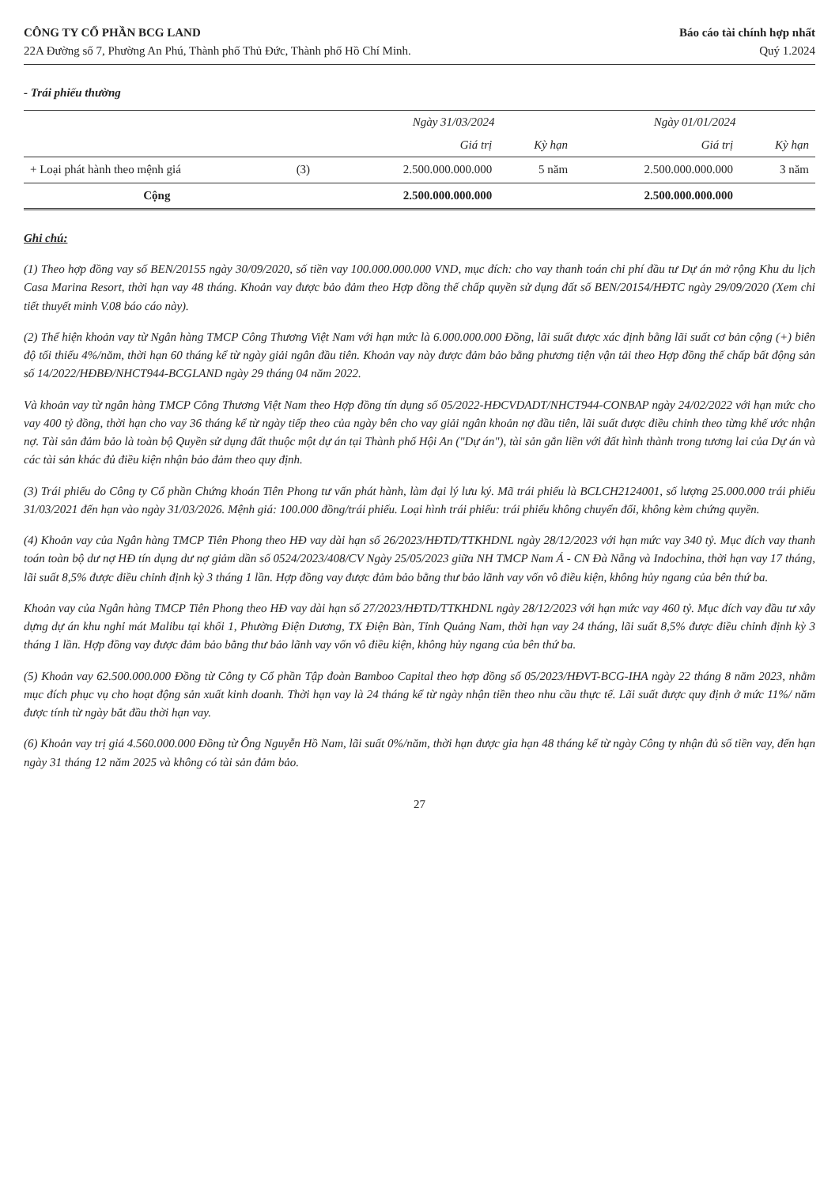CÔNG TY CỔ PHẦN BCG LAND
22A Đường số 7, Phường An Phú, Thành phố Thủ Đức, Thành phố Hồ Chí Minh.
Báo cáo tài chính hợp nhất
Quý 1.2024
- Trái phiếu thường
| | | Ngày 31/03/2024 | | Ngày 01/01/2024 | |
| --- | --- | --- | --- | --- | --- |
| | | Giá trị | Kỳ hạn | Giá trị | Kỳ hạn |
| + Loại phát hành theo mệnh giá | (3) | 2.500.000.000.000 | 5 năm | 2.500.000.000.000 | 3 năm |
| Cộng | | 2.500.000.000.000 | | 2.500.000.000.000 | |
Ghi chú:
(1) Theo hợp đồng vay số BEN/20155 ngày 30/09/2020, số tiền vay 100.000.000.000 VND, mục đích: cho vay thanh toán chi phí đầu tư Dự án mở rộng Khu du lịch Casa Marina Resort, thời hạn vay 48 tháng. Khoản vay được bảo đảm theo Hợp đồng thế chấp quyền sử dụng đất số BEN/20154/HĐTC ngày 29/09/2020 (Xem chi tiết thuyết minh V.08 báo cáo này).
(2) Thể hiện khoản vay từ Ngân hàng TMCP Công Thương Việt Nam với hạn mức là 6.000.000.000 Đồng, lãi suất được xác định bằng lãi suất cơ bản cộng (+) biên độ tối thiểu 4%/năm, thời hạn 60 tháng kể từ ngày giải ngân đầu tiên. Khoản vay này được đảm bảo bằng phương tiện vận tải theo Hợp đồng thế chấp bất động sản số 14/2022/HĐBĐ/NHCT944-BCGLAND ngày 29 tháng 04 năm 2022.
Và khoản vay từ ngân hàng TMCP Công Thương Việt Nam theo Hợp đồng tín dụng số 05/2022-HĐCVDADT/NHCT944-CONBAP ngày 24/02/2022 với hạn mức cho vay 400 tỷ đồng, thời hạn cho vay 36 tháng kể từ ngày tiếp theo của ngày bên cho vay giải ngân khoản nợ đầu tiên, lãi suất được điều chỉnh theo từng khế ước nhận nợ. Tài sản đảm bảo là toàn bộ Quyền sử dụng đất thuộc một dự án tại Thành phố Hội An ("Dự án"), tài sản gắn liền với đất hình thành trong tương lai của Dự án và các tài sản khác đủ điều kiện nhận bảo đảm theo quy định.
(3) Trái phiếu do Công ty Cổ phần Chứng khoán Tiên Phong tư vấn phát hành, làm đại lý lưu ký. Mã trái phiếu là BCLCH2124001, số lượng 25.000.000 trái phiếu 31/03/2021 đến hạn vào ngày 31/03/2026. Mệnh giá: 100.000 đồng/trái phiếu. Loại hình trái phiếu: trái phiếu không chuyển đổi, không kèm chứng quyền.
(4) Khoản vay của Ngân hàng TMCP Tiên Phong theo HĐ vay dài hạn số 26/2023/HĐTD/TTKHDNL ngày 28/12/2023 với hạn mức vay 340 tỷ. Mục đích vay thanh toán toàn bộ dư nợ HĐ tín dụng dư nợ giảm dần số 0524/2023/408/CV Ngày 25/05/2023 giữa NH TMCP Nam Á - CN Đà Nẵng và Indochina, thời hạn vay 17 tháng, lãi suất 8,5% được điều chỉnh định kỳ 3 tháng 1 lần. Hợp đồng vay được đảm bảo bằng thư bảo lãnh vay vốn vô điều kiện, không hủy ngang của bên thứ ba.
Khoản vay của Ngân hàng TMCP Tiên Phong theo HĐ vay dài hạn số 27/2023/HĐTD/TTKHDNL ngày 28/12/2023 với hạn mức vay 460 tỷ. Mục đích vay đầu tư xây dựng dự án khu nghỉ mát Malibu tại khối 1, Phường Điện Dương, TX Điện Bàn, Tỉnh Quảng Nam, thời hạn vay 24 tháng, lãi suất 8,5% được điều chỉnh định kỳ 3 tháng 1 lần. Hợp đồng vay được đảm bảo bằng thư bảo lãnh vay vốn vô điều kiện, không hủy ngang của bên thứ ba.
(5) Khoản vay 62.500.000.000 Đồng từ Công ty Cổ phần Tập đoàn Bamboo Capital theo hợp đồng số 05/2023/HĐVT-BCG-IHA ngày 22 tháng 8 năm 2023, nhằm mục đích phục vụ cho hoạt động sản xuất kinh doanh. Thời hạn vay là 24 tháng kể từ ngày nhận tiền theo nhu cầu thực tế. Lãi suất được quy định ở mức 11%/ năm được tính từ ngày bắt đầu thời hạn vay.
(6) Khoản vay trị giá 4.560.000.000 Đồng từ Ông Nguyễn Hồ Nam, lãi suất 0%/năm, thời hạn được gia hạn 48 tháng kể từ ngày Công ty nhận đủ số tiền vay, đến hạn ngày 31 tháng 12 năm 2025 và không có tài sản đảm bảo.
27